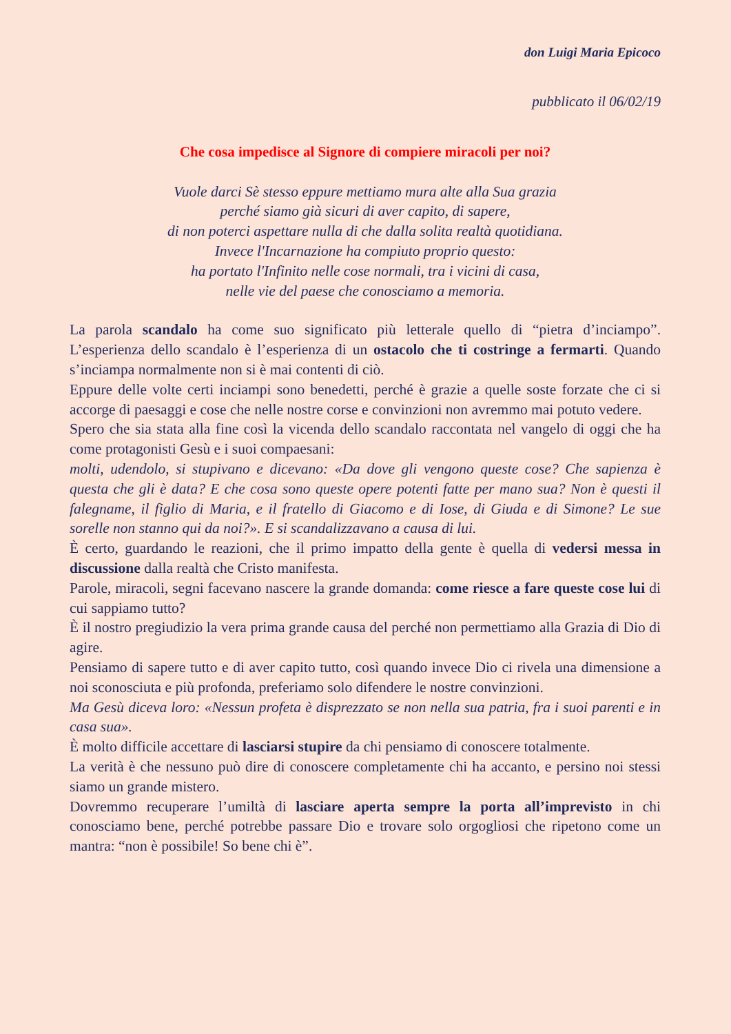don Luigi Maria Epicoco
pubblicato il 06/02/19
Che cosa impedisce al Signore di compiere miracoli per noi?
Vuole darci Sè stesso eppure mettiamo mura alte alla Sua grazia
perché siamo già sicuri di aver capito, di sapere,
di non poterci aspettare nulla di che dalla solita realtà quotidiana.
Invece l'Incarnazione ha compiuto proprio questo:
ha portato l'Infinito nelle cose normali, tra i vicini di casa,
nelle vie del paese che conosciamo a memoria.
La parola scandalo ha come suo significato più letterale quello di “pietra d’inciampo”. L’esperienza dello scandalo è l’esperienza di un ostacolo che ti costringe a fermarti. Quando s’inciampa normalmente non si è mai contenti di ciò.
Eppure delle volte certi inciampi sono benedetti, perché è grazie a quelle soste forzate che ci si accorge di paesaggi e cose che nelle nostre corse e convinzioni non avremmo mai potuto vedere.
Spero che sia stata alla fine così la vicenda dello scandalo raccontata nel vangelo di oggi che ha come protagonisti Gesù e i suoi compaesani:
molti, udendolo, si stupivano e dicevano: «Da dove gli vengono queste cose? Che sapienza è questa che gli è data? E che cosa sono queste opere potenti fatte per mano sua? Non è questi il falegname, il figlio di Maria, e il fratello di Giacomo e di Iose, di Giuda e di Simone? Le sue sorelle non stanno qui da noi?». E si scandalizzavano a causa di lui.
È certo, guardando le reazioni, che il primo impatto della gente è quella di vedersi messa in discussione dalla realtà che Cristo manifesta.
Parole, miracoli, segni facevano nascere la grande domanda: come riesce a fare queste cose lui di cui sappiamo tutto?
È il nostro pregiudizio la vera prima grande causa del perché non permettiamo alla Grazia di Dio di agire.
Pensiamo di sapere tutto e di aver capito tutto, così quando invece Dio ci rivela una dimensione a noi sconosciuta e più profonda, preferiamo solo difendere le nostre convinzioni.
Ma Gesù diceva loro: «Nessun profeta è disprezzato se non nella sua patria, fra i suoi parenti e in casa sua».
È molto difficile accettare di lasciarsi stupire da chi pensiamo di conoscere totalmente.
La verità è che nessuno può dire di conoscere completamente chi ha accanto, e persino noi stessi siamo un grande mistero.
Dovremmo recuperare l’umiltà di lasciare aperta sempre la porta all’imprevisto in chi conosciamo bene, perché potrebbe passare Dio e trovare solo orgogliosi che ripetono come un mantra: “non è possibile! So bene chi è”.